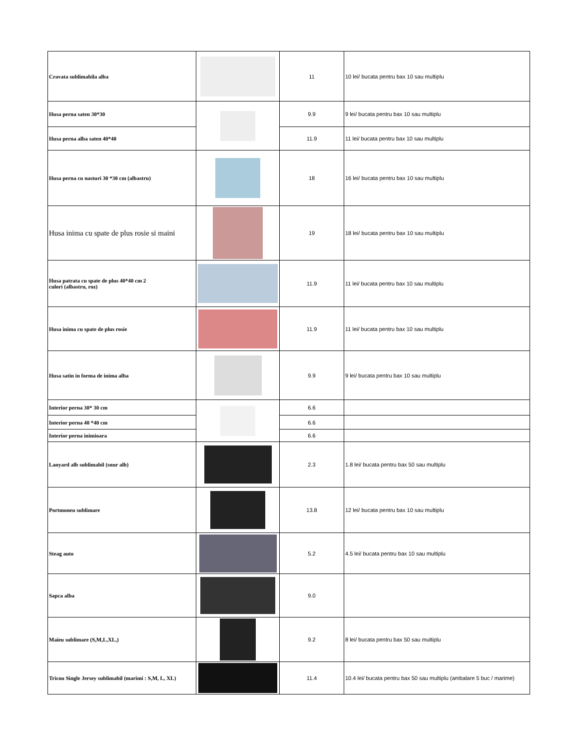| Cravata sublimabila alba | | 11 | 10 lei/ bucata pentru bax 10 sau multiplu |
| Husa perna saten 30*30 | | 9.9 | 9 lei/ bucata pentru bax 10 sau multiplu |
| Husa perna alba saten 40*40 | | 11.9 | 11 lei/ bucata pentru bax 10 sau multiplu |
| Husa perna cu nasturi 30 *30 cm (albastru) | | 18 | 16 lei/ bucata pentru bax 10 sau multiplu |
| Husa inima cu spate de plus rosie si maini | | 19 | 18 lei/ bucata pentru bax 10 sau multiplu |
| Husa patrata cu spate de plus 40*40 cm 2 culori (albastru, roz) | | 11.9 | 11 lei/ bucata pentru bax 10 sau multiplu |
| Husa inima cu spate de plus rosie | | 11.9 | 11 lei/ bucata pentru bax 10 sau multiplu |
| Husa satin in forma de inima alba | | 9.9 | 9 lei/ bucata pentru bax 10 sau multiplu |
| Interior perna 30* 30 cm | | 6.6 | |
| Interior perna 40 *40 cm | | 6.6 | |
| Interior perna inimioara | | 6.6 | |
| Lanyard alb sublimabil (snur alb) | | 2.3 | 1.8 lei/ bucata pentru bax 50 sau multiplu |
| Portmoneu sublimare | | 13.8 | 12 lei/ bucata pentru bax 10 sau multiplu |
| Steag auto | | 5.2 | 4.5 lei/ bucata pentru bax 10 sau multiplu |
| Sapca alba | | 9.0 | |
| Maieu sublimare (S,M,L,XL,) | | 9.2 | 8 lei/ bucata pentru bax 50 sau multiplu |
| Tricou Single Jersey sublimabil (marimi : S,M, L, XL) | | 11.4 | 10.4 lei/ bucata pentru bax 50 sau multiplu (ambalare 5 buc / marime) |